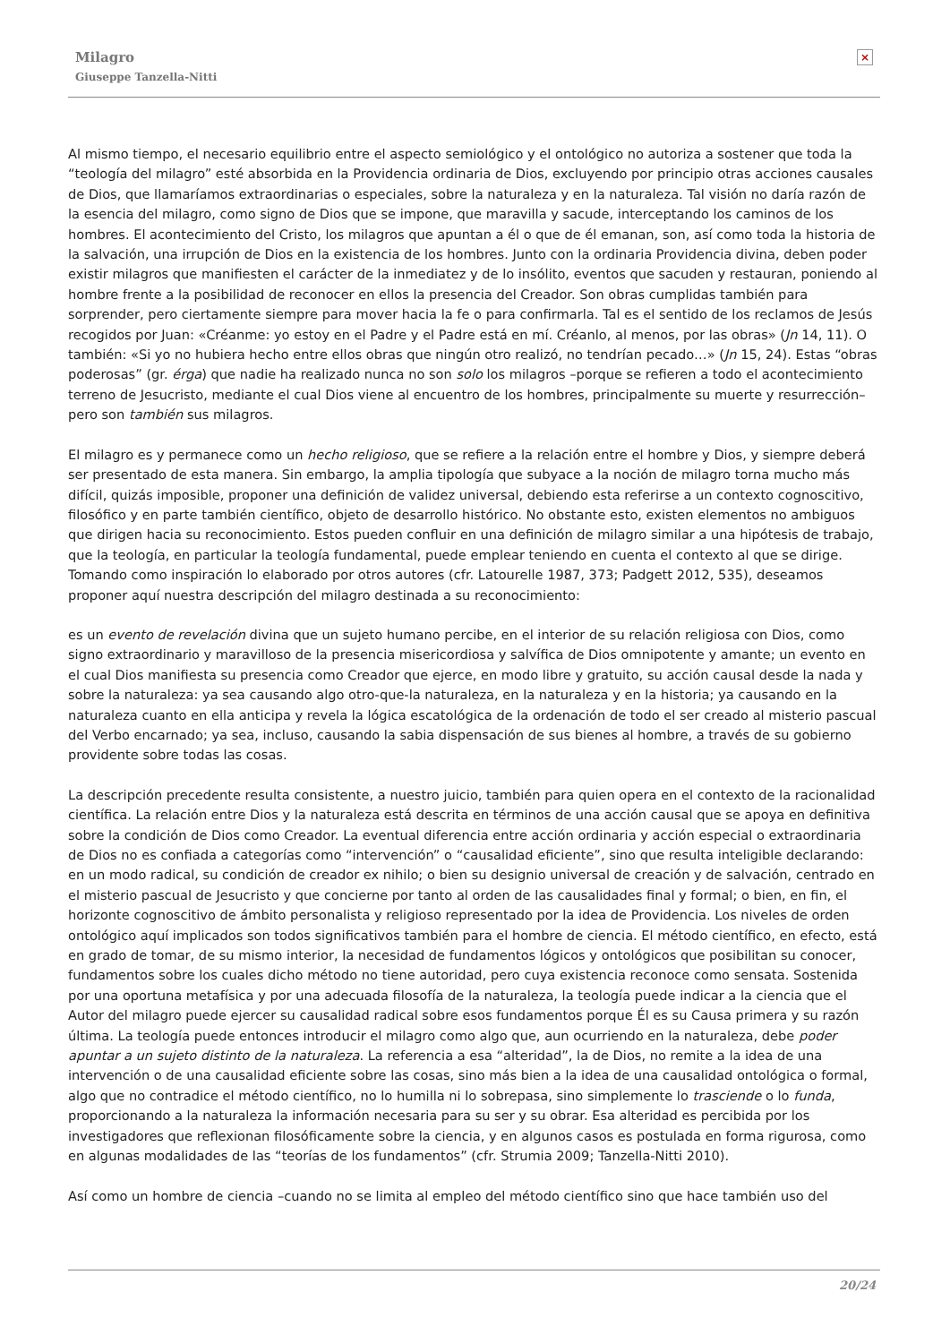Milagro
Giuseppe Tanzella-Nitti
×
Al mismo tiempo, el necesario equilibrio entre el aspecto semiológico y el ontológico no autoriza a sostener que toda la “teología del milagro” esté absorbida en la Providencia ordinaria de Dios, excluyendo por principio otras acciones causales de Dios, que llamaríamos extraordinarias o especiales, sobre la naturaleza y en la naturaleza. Tal visión no daría razón de la esencia del milagro, como signo de Dios que se impone, que maravilla y sacude, interceptando los caminos de los hombres. El acontecimiento del Cristo, los milagros que apuntan a él o que de él emanan, son, así como toda la historia de la salvación, una irrupción de Dios en la existencia de los hombres. Junto con la ordinaria Providencia divina, deben poder existir milagros que manifiesten el carácter de la inmediatez y de lo insólito, eventos que sacuden y restauran, poniendo al hombre frente a la posibilidad de reconocer en ellos la presencia del Creador. Son obras cumplidas también para sorprender, pero ciertamente siempre para mover hacia la fe o para confirmarla. Tal es el sentido de los reclamos de Jesús recogidos por Juan: «Créanme: yo estoy en el Padre y el Padre está en mí. Créanlo, al menos, por las obras» (Jn 14, 11). O también: «Si yo no hubiera hecho entre ellos obras que ningún otro realizó, no tendrían pecado…» (Jn 15, 24). Estas “obras poderosas” (gr. érga) que nadie ha realizado nunca no son solo los milagros –porque se refieren a todo el acontecimiento terreno de Jesucristo, mediante el cual Dios viene al encuentro de los hombres, principalmente su muerte y resurrección– pero son también sus milagros.
El milagro es y permanece como un hecho religioso, que se refiere a la relación entre el hombre y Dios, y siempre deberá ser presentado de esta manera. Sin embargo, la amplia tipología que subyace a la noción de milagro torna mucho más difícil, quizás imposible, proponer una definición de validez universal, debiendo esta referirse a un contexto cognoscitivo, filosófico y en parte también científico, objeto de desarrollo histórico. No obstante esto, existen elementos no ambiguos que dirigen hacia su reconocimiento. Estos pueden confluir en una definición de milagro similar a una hipótesis de trabajo, que la teología, en particular la teología fundamental, puede emplear teniendo en cuenta el contexto al que se dirige. Tomando como inspiración lo elaborado por otros autores (cfr. Latourelle 1987, 373; Padgett 2012, 535), deseamos proponer aquí nuestra descripción del milagro destinada a su reconocimiento:
es un evento de revelación divina que un sujeto humano percibe, en el interior de su relación religiosa con Dios, como signo extraordinario y maravilloso de la presencia misericordiosa y salvífica de Dios omnipotente y amante; un evento en el cual Dios manifiesta su presencia como Creador que ejerce, en modo libre y gratuito, su acción causal desde la nada y sobre la naturaleza: ya sea causando algo otro-que-la naturaleza, en la naturaleza y en la historia; ya causando en la naturaleza cuanto en ella anticipa y revela la lógica escatológica de la ordenación de todo el ser creado al misterio pascual del Verbo encarnado; ya sea, incluso, causando la sabia dispensación de sus bienes al hombre, a través de su gobierno providente sobre todas las cosas.
La descripción precedente resulta consistente, a nuestro juicio, también para quien opera en el contexto de la racionalidad científica. La relación entre Dios y la naturaleza está descrita en términos de una acción causal que se apoya en definitiva sobre la condición de Dios como Creador. La eventual diferencia entre acción ordinaria y acción especial o extraordinaria de Dios no es confiada a categorías como “intervención” o “causalidad eficiente”, sino que resulta inteligible declarando: en un modo radical, su condición de creador ex nihilo; o bien su designio universal de creación y de salvación, centrado en el misterio pascual de Jesucristo y que concierne por tanto al orden de las causalidades final y formal; o bien, en fin, el horizonte cognoscitivo de ámbito personalista y religioso representado por la idea de Providencia. Los niveles de orden ontológico aquí implicados son todos significativos también para el hombre de ciencia. El método científico, en efecto, está en grado de tomar, de su mismo interior, la necesidad de fundamentos lógicos y ontológicos que posibilitan su conocer, fundamentos sobre los cuales dicho método no tiene autoridad, pero cuya existencia reconoce como sensata. Sostenida por una oportuna metafísica y por una adecuada filosofía de la naturaleza, la teología puede indicar a la ciencia que el Autor del milagro puede ejercer su causalidad radical sobre esos fundamentos porque Él es su Causa primera y su razón última. La teología puede entonces introducir el milagro como algo que, aun ocurriendo en la naturaleza, debe poder apuntar a un sujeto distinto de la naturaleza. La referencia a esa “alteridad”, la de Dios, no remite a la idea de una intervención o de una causalidad eficiente sobre las cosas, sino más bien a la idea de una causalidad ontológica o formal, algo que no contradice el método científico, no lo humilla ni lo sobrepasa, sino simplemente lo trasciende o lo funda, proporcionando a la naturaleza la información necesaria para su ser y su obrar. Esa alteridad es percibida por los investigadores que reflexionan filosóficamente sobre la ciencia, y en algunos casos es postulada en forma rigurosa, como en algunas modalidades de las “teorías de los fundamentos” (cfr. Strumia 2009; Tanzella-Nitti 2010).
Así como un hombre de ciencia –cuando no se limita al empleo del método científico sino que hace también uso del
20/24